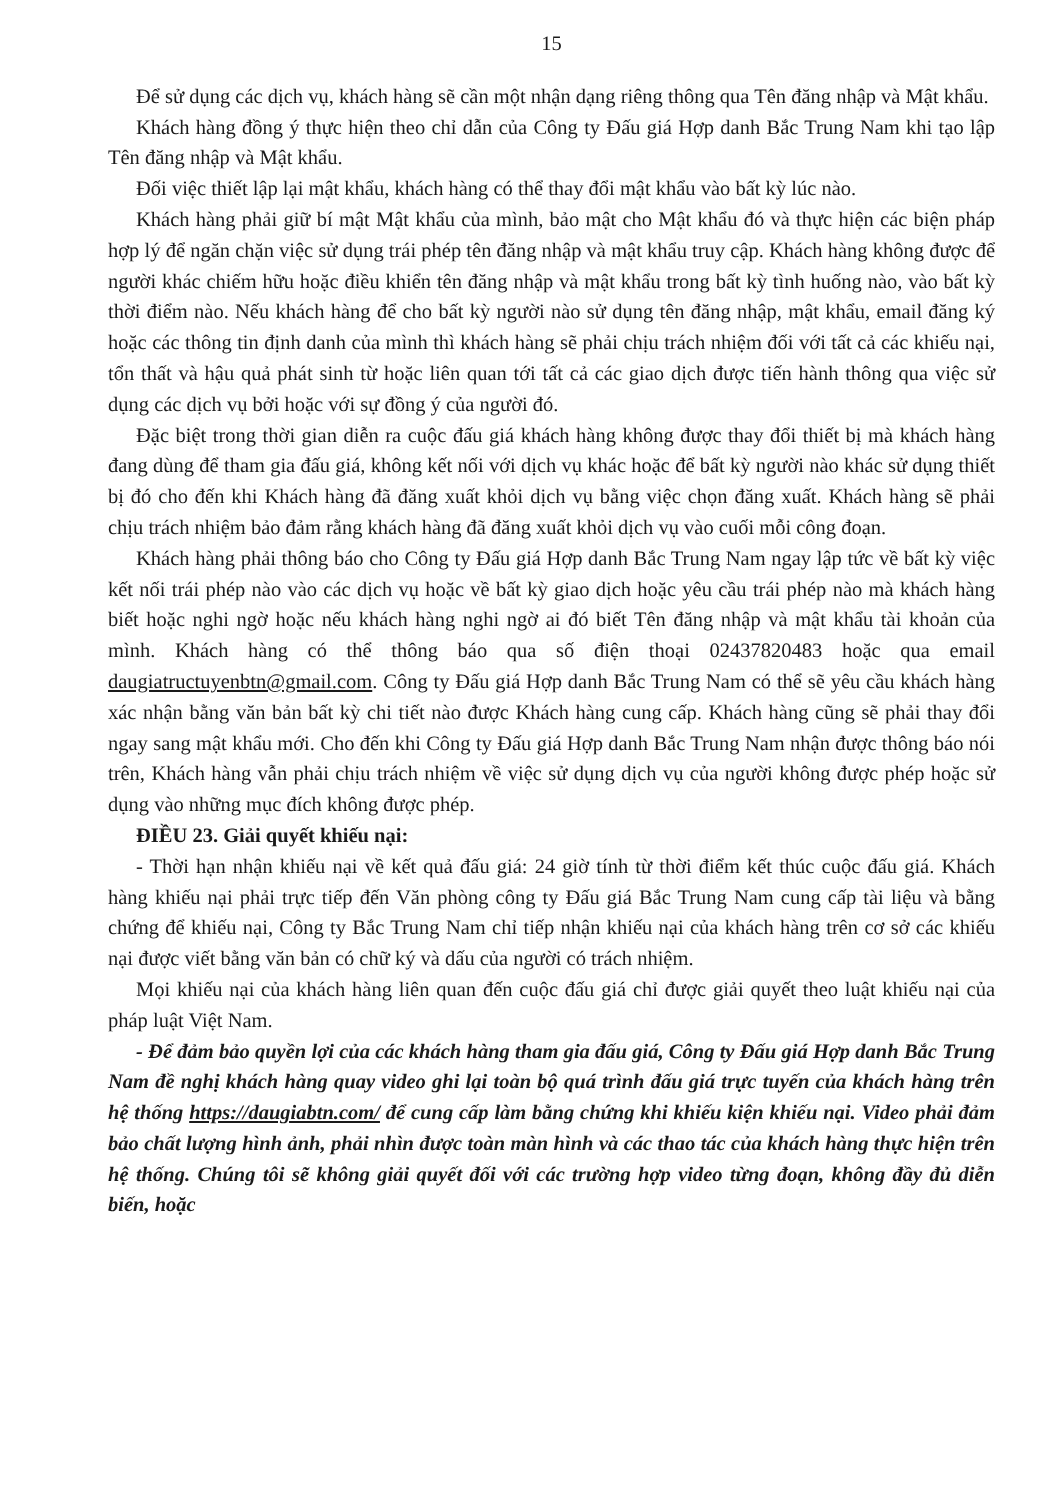15
Để sử dụng các dịch vụ, khách hàng sẽ cần một nhận dạng riêng thông qua Tên đăng nhập và Mật khẩu.
Khách hàng đồng ý thực hiện theo chỉ dẫn của Công ty Đấu giá Hợp danh Bắc Trung Nam khi tạo lập Tên đăng nhập và Mật khẩu.
Đối việc thiết lập lại mật khẩu, khách hàng có thể thay đổi mật khẩu vào bất kỳ lúc nào.
Khách hàng phải giữ bí mật Mật khẩu của mình, bảo mật cho Mật khẩu đó và thực hiện các biện pháp hợp lý để ngăn chặn việc sử dụng trái phép tên đăng nhập và mật khẩu truy cập. Khách hàng không được để người khác chiếm hữu hoặc điều khiển tên đăng nhập và mật khẩu trong bất kỳ tình huống nào, vào bất kỳ thời điểm nào. Nếu khách hàng để cho bất kỳ người nào sử dụng tên đăng nhập, mật khẩu, email đăng ký hoặc các thông tin định danh của mình thì khách hàng sẽ phải chịu trách nhiệm đối với tất cả các khiếu nại, tổn thất và hậu quả phát sinh từ hoặc liên quan tới tất cả các giao dịch được tiến hành thông qua việc sử dụng các dịch vụ bởi hoặc với sự đồng ý của người đó.
Đặc biệt trong thời gian diễn ra cuộc đấu giá khách hàng không được thay đổi thiết bị mà khách hàng đang dùng để tham gia đấu giá, không kết nối với dịch vụ khác hoặc để bất kỳ người nào khác sử dụng thiết bị đó cho đến khi Khách hàng đã đăng xuất khỏi dịch vụ bằng việc chọn đăng xuất. Khách hàng sẽ phải chịu trách nhiệm bảo đảm rằng khách hàng đã đăng xuất khỏi dịch vụ vào cuối mỗi công đoạn.
Khách hàng phải thông báo cho Công ty Đấu giá Hợp danh Bắc Trung Nam ngay lập tức về bất kỳ việc kết nối trái phép nào vào các dịch vụ hoặc về bất kỳ giao dịch hoặc yêu cầu trái phép nào mà khách hàng biết hoặc nghi ngờ hoặc nếu khách hàng nghi ngờ ai đó biết Tên đăng nhập và mật khẩu tài khoản của mình. Khách hàng có thể thông báo qua số điện thoại 02437820483 hoặc qua email daugiatructuyenbtn@gmail.com. Công ty Đấu giá Hợp danh Bắc Trung Nam có thể sẽ yêu cầu khách hàng xác nhận bằng văn bản bất kỳ chi tiết nào được Khách hàng cung cấp. Khách hàng cũng sẽ phải thay đổi ngay sang mật khẩu mới. Cho đến khi Công ty Đấu giá Hợp danh Bắc Trung Nam nhận được thông báo nói trên, Khách hàng vẫn phải chịu trách nhiệm về việc sử dụng dịch vụ của người không được phép hoặc sử dụng vào những mục đích không được phép.
ĐIỀU 23. Giải quyết khiếu nại:
- Thời hạn nhận khiếu nại về kết quả đấu giá: 24 giờ tính từ thời điểm kết thúc cuộc đấu giá. Khách hàng khiếu nại phải trực tiếp đến Văn phòng công ty Đấu giá Bắc Trung Nam cung cấp tài liệu và bằng chứng để khiếu nại, Công ty Bắc Trung Nam chỉ tiếp nhận khiếu nại của khách hàng trên cơ sở các khiếu nại được viết bằng văn bản có chữ ký và dấu của người có trách nhiệm.
Mọi khiếu nại của khách hàng liên quan đến cuộc đấu giá chỉ được giải quyết theo luật khiếu nại của pháp luật Việt Nam.
- Để đảm bảo quyền lợi của các khách hàng tham gia đấu giá, Công ty Đấu giá Hợp danh Bắc Trung Nam đề nghị khách hàng quay video ghi lại toàn bộ quá trình đấu giá trực tuyến của khách hàng trên hệ thống https://daugiabtn.com/ để cung cấp làm bằng chứng khi khiếu kiện khiếu nại. Video phải đảm bảo chất lượng hình ảnh, phải nhìn được toàn màn hình và các thao tác của khách hàng thực hiện trên hệ thống. Chúng tôi sẽ không giải quyết đối với các trường hợp video từng đoạn, không đầy đủ diễn biến, hoặc